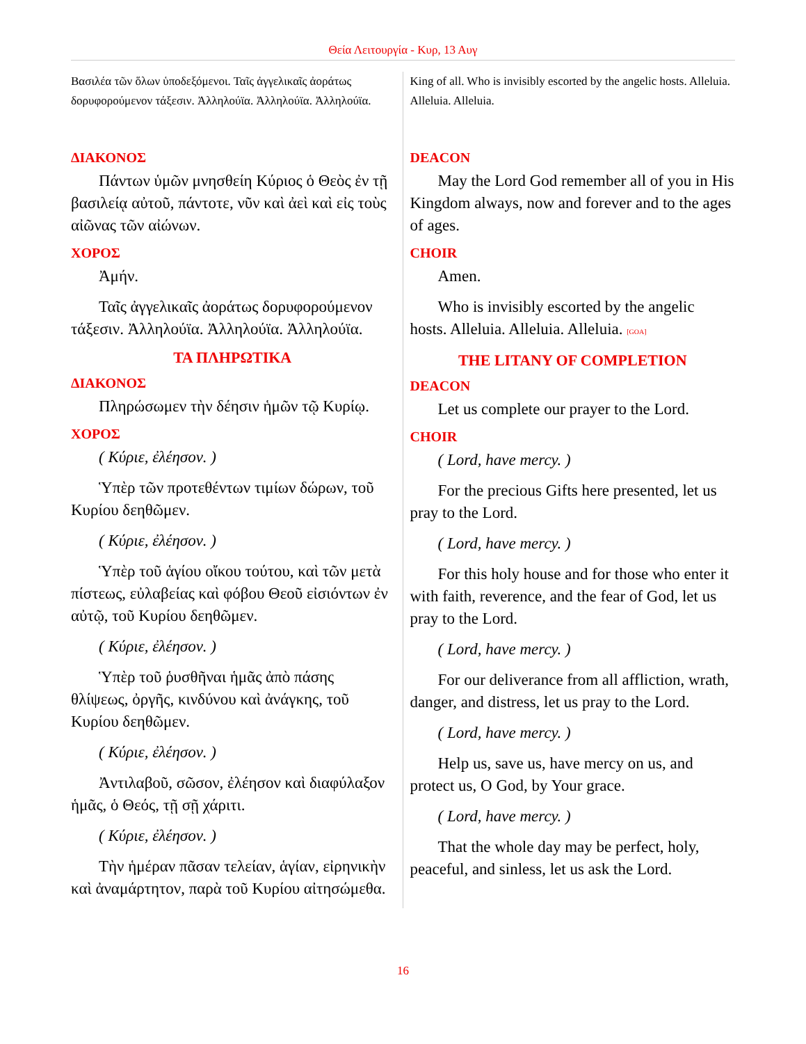Θεία Λειτουργία - Κυρ, 13 Αυγ
Βασιλέα τῶν ὅλων ὑποδεξόμενοι. Ταῖς ἀγγελικαῖς ἀοράτως δορυφορούμενον τάξεσιν. Ἀλληλούϊα. Ἀλληλούϊα. Ἀλληλούϊα.
ΔΙΑΚΟΝΟΣ
Πάντων ὑμῶν μνησθείη Κύριος ὁ Θεὸς ἐν τῇ βασιλείᾳ αὐτοῦ, πάντοτε, νῦν καὶ ἀεὶ καὶ εἰς τοὺς αἰῶνας τῶν αἰώνων.
ΧΟΡΟΣ
Ἀμήν.
Ταῖς ἀγγελικαῖς ἀοράτως δορυφορούμενον τάξεσιν. Ἀλληλούϊα. Ἀλληλούϊα. Ἀλληλούϊα.
ΤΑ ΠΛΗΡΩΤΙΚΑ
ΔΙΑΚΟΝΟΣ
Πληρώσωμεν τὴν δέησιν ἡμῶν τῷ Κυρίῳ.
ΧΟΡΟΣ
( Κύριε, ἐλέησον. )
Ὑπὲρ τῶν προτεθέντων τιμίων δώρων, τοῦ Κυρίου δεηθῶμεν.
( Κύριε, ἐλέησον. )
Ὑπὲρ τοῦ ἁγίου οἴκου τούτου, καὶ τῶν μετὰ πίστεως, εὐλαβείας καὶ φόβου Θεοῦ εἰσιόντων ἐν αὐτῷ, τοῦ Κυρίου δεηθῶμεν.
( Κύριε, ἐλέησον. )
Ὑπὲρ τοῦ ῥυσθῆναι ἡμᾶς ἀπὸ πάσης θλίψεως, ὀργῆς, κινδύνου καὶ ἀνάγκης, τοῦ Κυρίου δεηθῶμεν.
( Κύριε, ἐλέησον. )
Ἀντιλαβοῦ, σῶσον, ἐλέησον καὶ διαφύλαξον ἡμᾶς, ὁ Θεός, τῇ σῇ χάριτι.
( Κύριε, ἐλέησον. )
Τὴν ἡμέραν πᾶσαν τελείαν, ἁγίαν, εἰρηνικὴν καὶ ἀναμάρτητον, παρὰ τοῦ Κυρίου αἰτησώμεθα.
King of all. Who is invisibly escorted by the angelic hosts. Alleluia. Alleluia. Alleluia.
DEACON
May the Lord God remember all of you in His Kingdom always, now and forever and to the ages of ages.
CHOIR
Amen.
Who is invisibly escorted by the angelic hosts. Alleluia. Alleluia. Alleluia. [GOA]
THE LITANY OF COMPLETION
DEACON
Let us complete our prayer to the Lord.
CHOIR
( Lord, have mercy. )
For the precious Gifts here presented, let us pray to the Lord.
( Lord, have mercy. )
For this holy house and for those who enter it with faith, reverence, and the fear of God, let us pray to the Lord.
( Lord, have mercy. )
For our deliverance from all affliction, wrath, danger, and distress, let us pray to the Lord.
( Lord, have mercy. )
Help us, save us, have mercy on us, and protect us, O God, by Your grace.
( Lord, have mercy. )
That the whole day may be perfect, holy, peaceful, and sinless, let us ask the Lord.
16